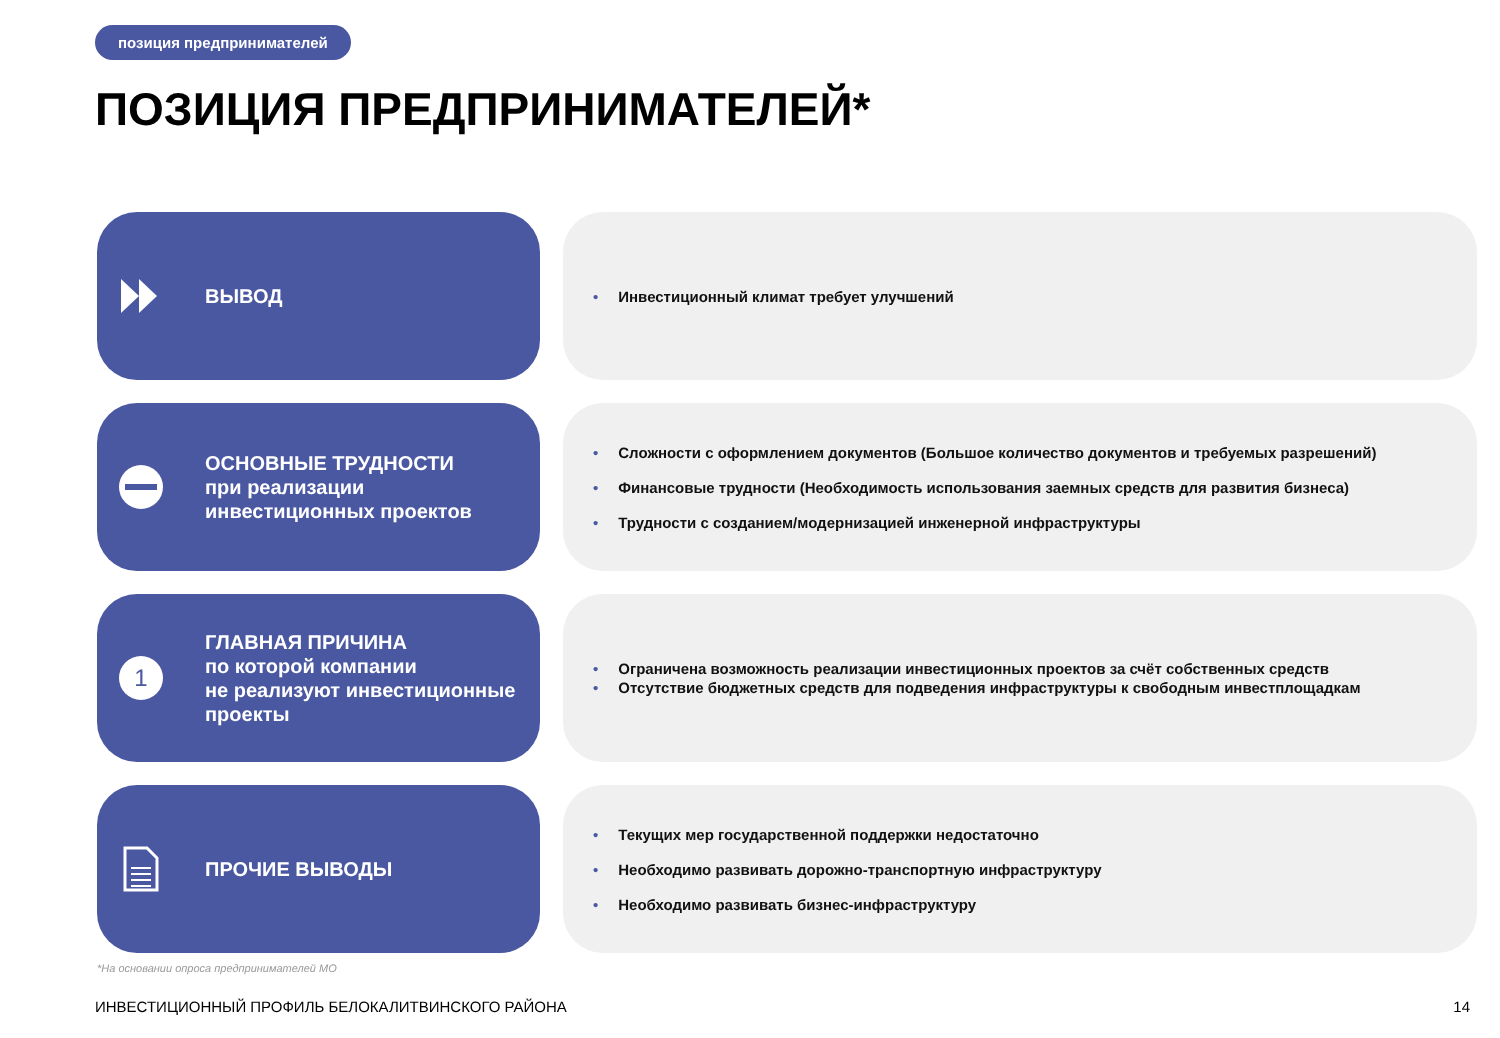позиция предпринимателей
ПОЗИЦИЯ ПРЕДПРИНИМАТЕЛЕЙ*
ВЫВОД
• Инвестиционный климат требует улучшений
ОСНОВНЫЕ ТРУДНОСТИ
при реализации
инвестиционных проектов
• Сложности с оформлением документов (Большое количество документов и требуемых разрешений)
• Финансовые трудности (Необходимость использования заемных средств для развития бизнеса)
• Трудности с созданием/модернизацией инженерной инфраструктуры
1
ГЛАВНАЯ ПРИЧИНА
по которой компании
не реализуют инвестиционные
проекты
• Ограничена возможность реализации инвестиционных проектов за счёт собственных средств
• Отсутствие бюджетных средств для подведения инфраструктуры к свободным инвестплощадкам
ПРОЧИЕ ВЫВОДЫ
• Текущих мер государственной поддержки недостаточно
• Необходимо развивать дорожно-транспортную инфраструктуру
• Необходимо развивать бизнес-инфраструктуру
*На основании опроса предпринимателей МО
ИНВЕСТИЦИОННЫЙ ПРОФИЛЬ БЕЛОКАЛИТВИНСКОГО РАЙОНА
14